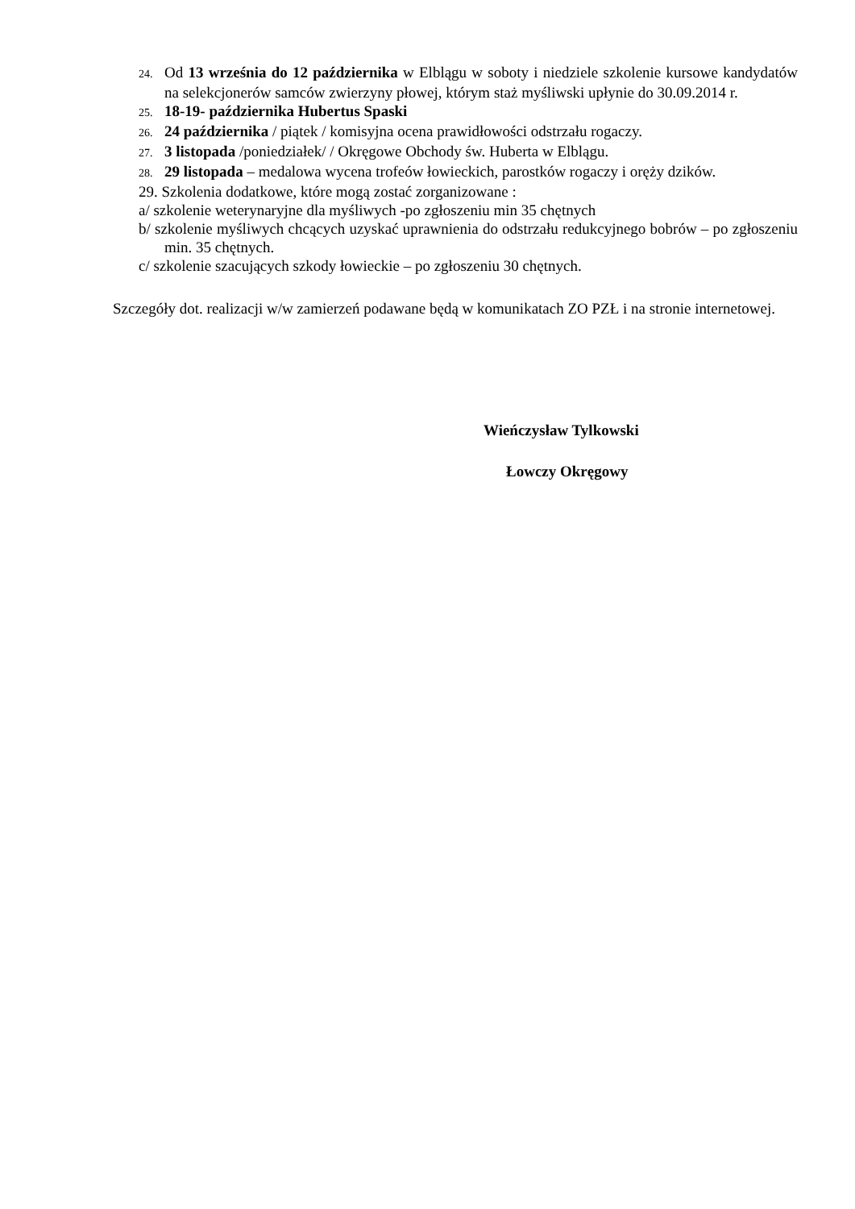24. Od 13 września do 12 października w Elblągu w soboty i niedziele szkolenie kursowe kandydatów na selekcjonerów samców zwierzyny płowej, którym staż myśliwski upłynie do 30.09.2014 r.
25. 18-19- października Hubertus Spaski
26. 24 października / piątek / komisyjna ocena prawidłowości odstrzału rogaczy.
27. 3 listopada /poniedziałek/ / Okręgowe Obchody św. Huberta w Elblągu.
28. 29 listopada – medalowa wycena trofeów łowieckich, parostków rogaczy i oręży dzików.
29. Szkolenia dodatkowe, które mogą zostać zorganizowane :
a/ szkolenie weterynaryjne dla myśliwych -po zgłoszeniu min 35 chętnych
b/ szkolenie myśliwych chcących uzyskać uprawnienia do odstrzału redukcyjnego bobrów – po zgłoszeniu min. 35 chętnych.
c/ szkolenie szacujących szkody łowieckie – po zgłoszeniu 30 chętnych.
Szczegóły dot. realizacji w/w zamierzeń podawane będą w komunikatach ZO PZŁ i na stronie internetowej.
Wieńczysław Tylkowski
Łowczy Okręgowy